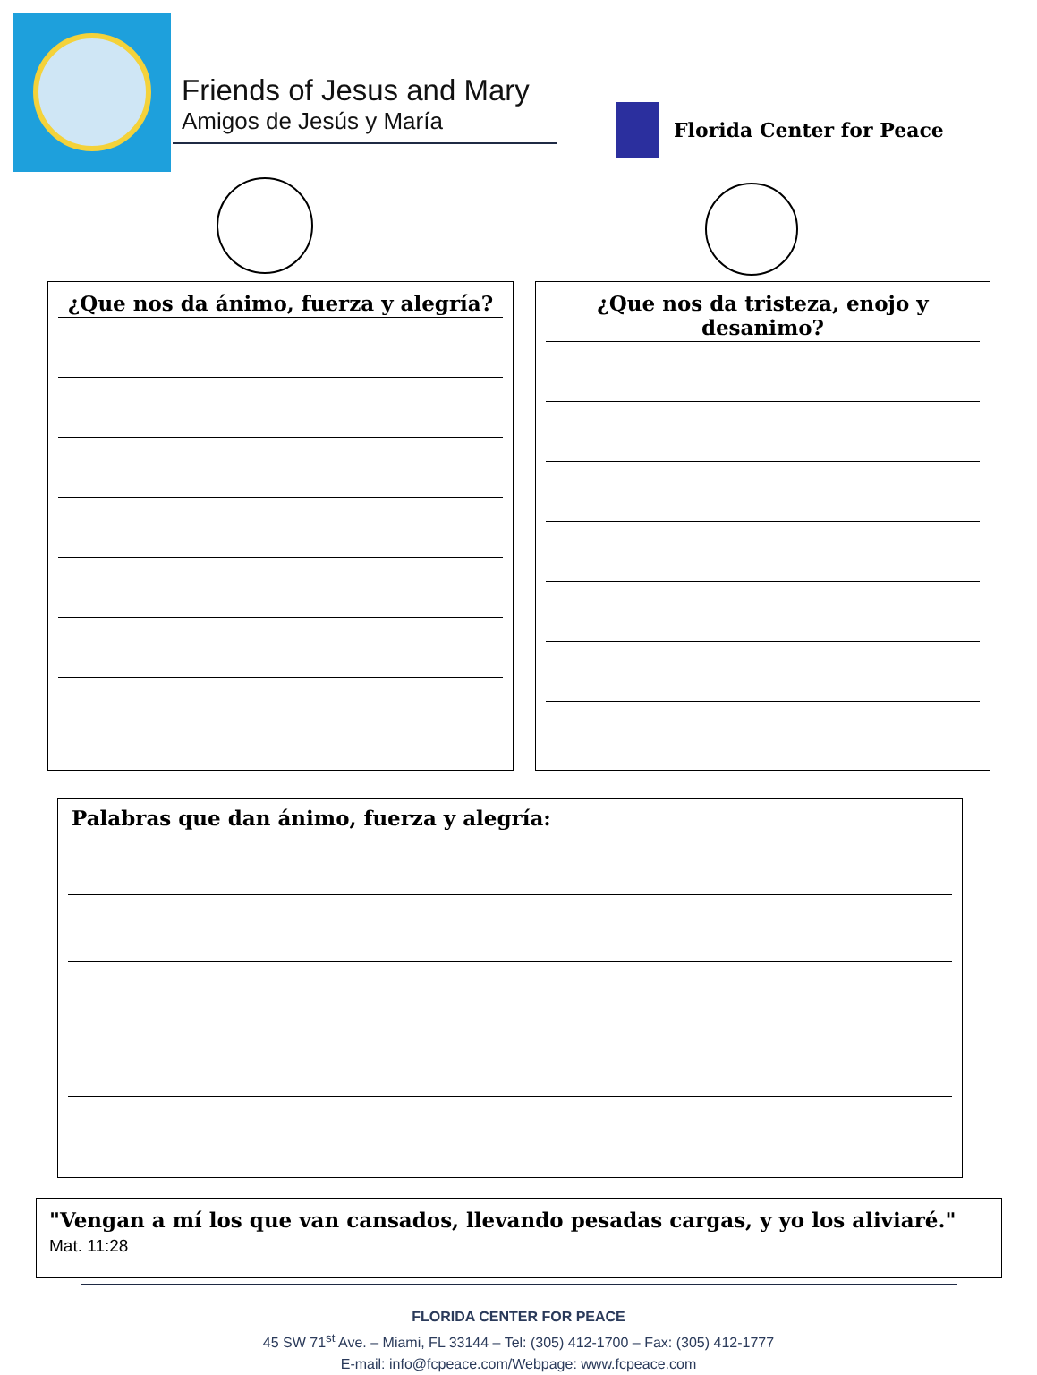Friends of Jesus and Mary
Amigos de Jesús y María
Florida Center for Peace
¿Que nos da ánimo, fuerza y alegría? ¿Que nos da tristeza, enojo y desanimo?
Palabras que dan ánimo, fuerza y alegría:
"Vengan a mí los que van cansados, llevando pesadas cargas, y yo los aliviaré." Mat. 11:28
FLORIDA CENTER FOR PEACE
45 SW 71<sup>st</sup> Ave. – Miami, FL 33144 – Tel: (305) 412-1700 – Fax: (305) 412-1777
E-mail: info@fcpeace.com/Webpage: www.fcpeace.com